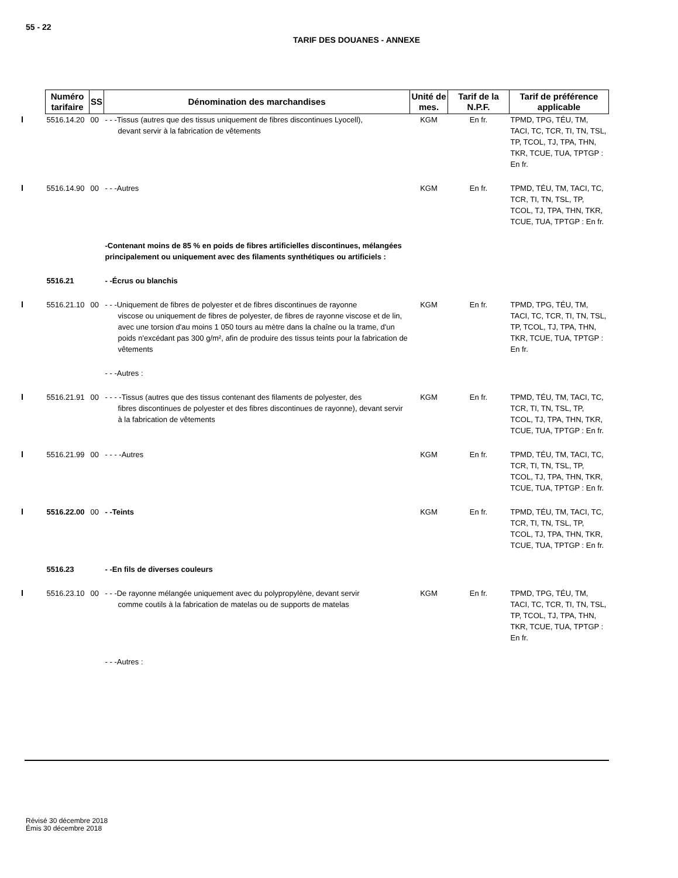55 - 22
TARIF DES DOUANES - ANNEXE
| Numéro tarifaire | SS | Dénomination des marchandises | Unité de mes. | Tarif de la N.P.F. | Tarif de préférence applicable |
| --- | --- | --- | --- | --- | --- |
| 5516.14.20 | 00 | - - -Tissus (autres que des tissus uniquement de fibres discontinues Lyocell), devant servir à la fabrication de vêtements | KGM | En fr. | TPMD, TPG, TÉU, TM, TACI, TC, TCR, TI, TN, TSL, TP, TCOL, TJ, TPA, THN, TKR, TCUE, TUA, TPTGP : En fr. |
| 5516.14.90 | 00 | - - -Autres | KGM | En fr. | TPMD, TÉU, TM, TACI, TC, TCR, TI, TN, TSL, TP, TCOL, TJ, TPA, THN, TKR, TCUE, TUA, TPTGP : En fr. |
| | | -Contenant moins de 85 % en poids de fibres artificielles discontinues, mélangées principalement ou uniquement avec des filaments synthétiques ou artificiels : | | | |
| 5516.21 | | - -Écrus ou blanchis | | | |
| 5516.21.10 | 00 | - - -Uniquement de fibres de polyester et de fibres discontinues de rayonne viscose ou uniquement de fibres de polyester, de fibres de rayonne viscose et de lin, avec une torsion d'au moins 1 050 tours au mètre dans la chaîne ou la trame, d'un poids n'excédant pas 300 g/m², afin de produire des tissus teints pour la fabrication de vêtements | KGM | En fr. | TPMD, TPG, TÉU, TM, TACI, TC, TCR, TI, TN, TSL, TP, TCOL, TJ, TPA, THN, TKR, TCUE, TUA, TPTGP : En fr. |
| | | - - -Autres : | | | |
| 5516.21.91 | 00 | - - - -Tissus (autres que des tissus contenant des filaments de polyester, des fibres discontinues de polyester et des fibres discontinues de rayonne), devant servir à la fabrication de vêtements | KGM | En fr. | TPMD, TÉU, TM, TACI, TC, TCR, TI, TN, TSL, TP, TCOL, TJ, TPA, THN, TKR, TCUE, TUA, TPTGP : En fr. |
| 5516.21.99 | 00 | - - - -Autres | KGM | En fr. | TPMD, TÉU, TM, TACI, TC, TCR, TI, TN, TSL, TP, TCOL, TJ, TPA, THN, TKR, TCUE, TUA, TPTGP : En fr. |
| 5516.22.00 | 00 | - -Teints | KGM | En fr. | TPMD, TÉU, TM, TACI, TC, TCR, TI, TN, TSL, TP, TCOL, TJ, TPA, THN, TKR, TCUE, TUA, TPTGP : En fr. |
| 5516.23 | | - -En fils de diverses couleurs | | | |
| 5516.23.10 | 00 | - - -De rayonne mélangée uniquement avec du polypropylène, devant servir comme coutils à la fabrication de matelas ou de supports de matelas | KGM | En fr. | TPMD, TPG, TÉU, TM, TACI, TC, TCR, TI, TN, TSL, TP, TCOL, TJ, TPA, THN, TKR, TCUE, TUA, TPTGP : En fr. |
| | | - - -Autres : | | | |
Révisé 30 décembre 2018
Émis 30 décembre 2018